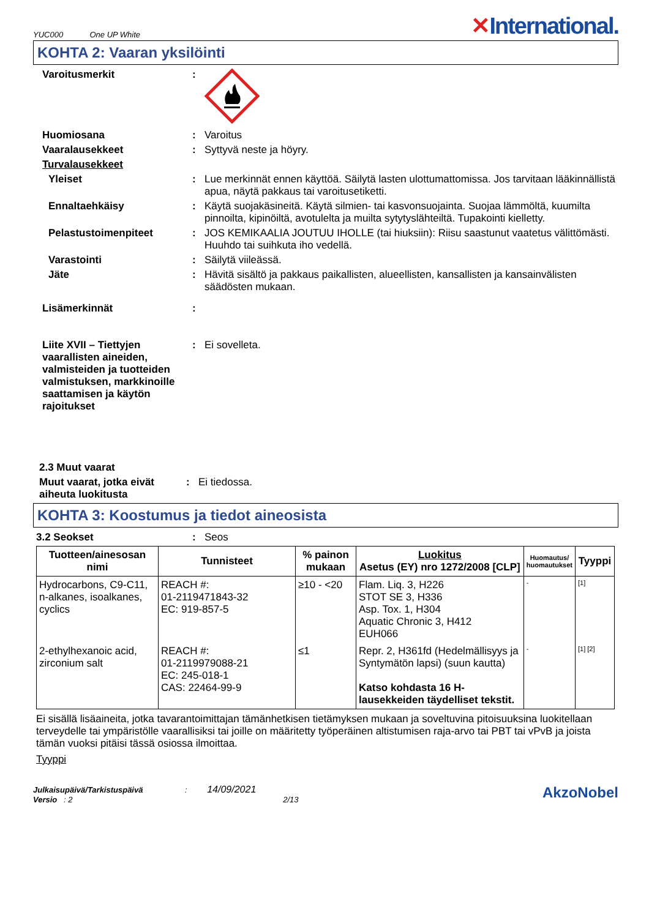YUC000 One UP White
✕International.
KOHTA 2: Vaaran yksilöinti
Varoitusmerkit :
Huomiosana : Varoitus
Vaaralausekkeet : Syttyvä neste ja höyry.
Turvalausekkeet
Yleiset : Lue merkinnät ennen käyttöä. Säilytä lasten ulottumattomissa. Jos tarvitaan lääkinnällistä apua, näytä pakkaus tai varoitusetiketti.
Ennaltaehkäisy : Käytä suojakäsineitä. Käytä silmien- tai kasvonsuojainta. Suojaa lämmöltä, kuumilta pinnoilta, kipinöiltä, avotulelta ja muilta sytytyslähteiltä. Tupakointi kielletty.
Pelastustoimenpiteet : JOS KEMIKAALIA JOUTUU IHOLLE (tai hiuksiin): Riisu saastunut vaatetus välittömästi. Huuhdo tai suihkuta iho vedellä.
Varastointi : Säilytä viileässä.
Jäte : Hävitä sisältö ja pakkaus paikallisten, alueellisten, kansallisten ja kansainvälisten säädösten mukaan.
Lisämerkinnät :
Liite XVII – Tiettyjen vaarallisten aineiden, valmisteiden ja tuotteiden valmistuksen, markkinoille saattamisen ja käytön rajoitukset
: Ei sovelleta.
2.3 Muut vaarat
Muut vaarat, jotka eivät aiheuta luokitusta
: Ei tiedossa.
KOHTA 3: Koostumus ja tiedot aineosista
3.2 Seokset : Seos
| Tuotteen/ainesosan nimi | Tunnisteet | % painon mukaan | Luokitus Asetus (EY) nro 1272/2008 [CLP] | Huomautus/ huomautukset | Tyyppi |
| --- | --- | --- | --- | --- | --- |
| Hydrocarbons, C9-C11, n-alkanes, isoalkanes, cyclics | REACH #: 01-2119471843-32 EC: 919-857-5 | ≥10 - <20 | Flam. Liq. 3, H226 STOT SE 3, H336 Asp. Tox. 1, H304 Aquatic Chronic 3, H412 EUH066 | - | [1] |
| 2-ethylhexanoic acid, zirconium salt | REACH #: 01-2119979088-21 EC: 245-018-1 CAS: 22464-99-9 | ≤1 | Repr. 2, H361fd (Hedelmällisyys ja Syntymätön lapsi) (suun kautta) Katso kohdasta 16 H-lausekkeiden täydelliset tekstit. | - | [1] [2] |
Ei sisällä lisäaineita, jotka tavarantoimittajan tämänhetkisen tietämyksen mukaan ja soveltuvina pitoisuuksina luokitellaan terveydelle tai ympäristölle vaarallisiksi tai joille on määritetty työperäinen altistumisen raja-arvo tai PBT tai vPvB ja joista tämän vuoksi pitäisi tässä osiossa ilmoittaa.
Tyyppi
Julkaisupäivä/Tarkistuspäivä : 14/09/2021
Versio : 2 2/13
AkzoNobel